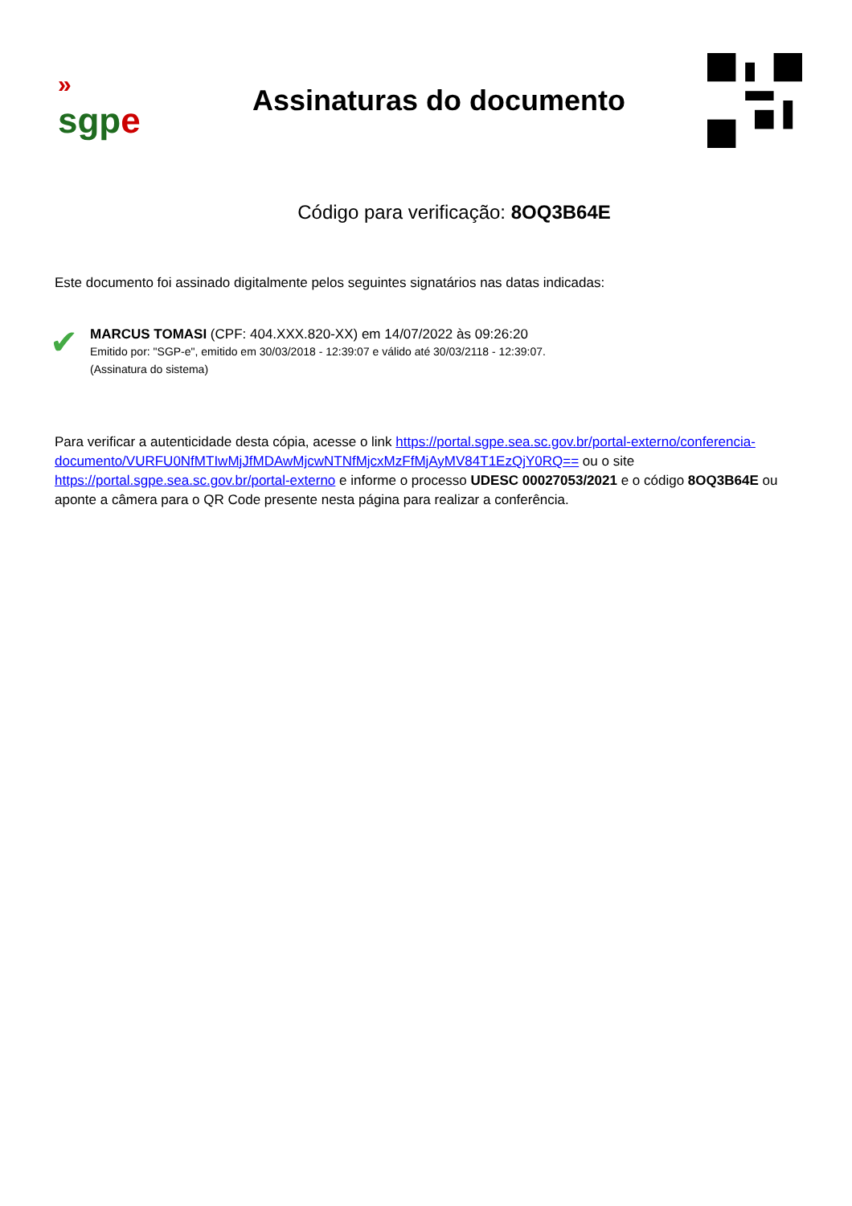»
sgp e
Assinaturas do documento
Código para verificação: 8OQ3B64E
Este documento foi assinado digitalmente pelos seguintes signatários nas datas indicadas:
✔
MARCUS TOMASI (CPF: 404.XXX.820-XX) em 14/07/2022 às 09:26:20
Emitido por: "SGP-e", emitido em 30/03/2018 - 12:39:07 e válido até 30/03/2118 - 12:39:07.
(Assinatura do sistema)
Para verificar a autenticidade desta cópia, acesse o link https://portal.sgpe.sea.sc.gov.br/portal-externo/conferencia-documento/VURFU0NfMTIwMjJfMDAwMjcwNTNfMjcxMzFfMjAyMV84T1EzQjY0RQ== ou o site https://portal.sgpe.sea.sc.gov.br/portal-externo e informe o processo UDESC 00027053/2021 e o código 8OQ3B64E ou aponte a câmera para o QR Code presente nesta página para realizar a conferência.